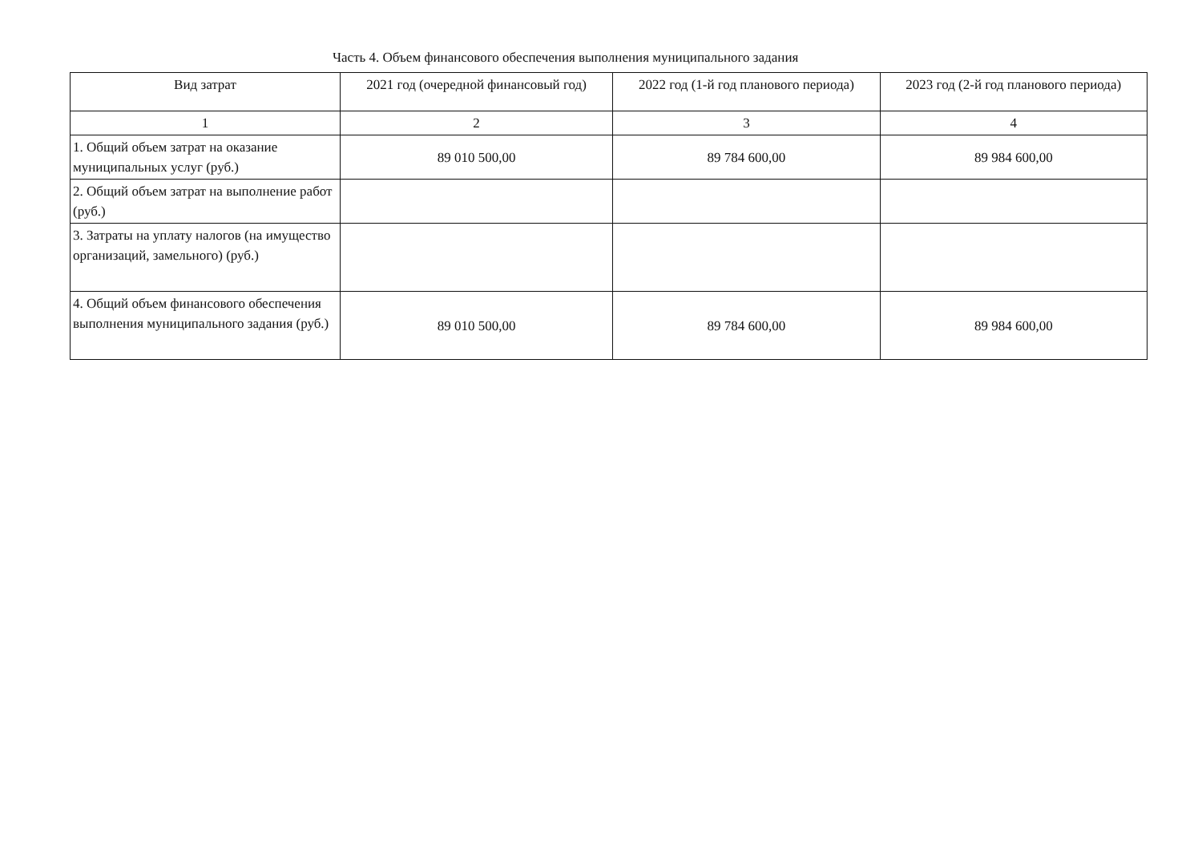Часть 4. Объем финансового обеспечения выполнения муниципального задания
| Вид затрат | 2021 год (очередной финансовый год) | 2022 год (1-й год планового периода) | 2023 год (2-й год планового периода) |
| --- | --- | --- | --- |
| 1 | 2 | 3 | 4 |
| 1. Общий объем затрат на оказание муниципальных услуг (руб.) | 89 010 500,00 | 89 784 600,00 | 89 984 600,00 |
| 2. Общий объем затрат на выполнение работ (руб.) | | | |
| 3. Затраты на уплату налогов (на имущество организаций, замельного) (руб.) | | | |
| 4. Общий объем финансового обеспечения выполнения муниципального задания (руб.) | 89 010 500,00 | 89 784 600,00 | 89 984 600,00 |